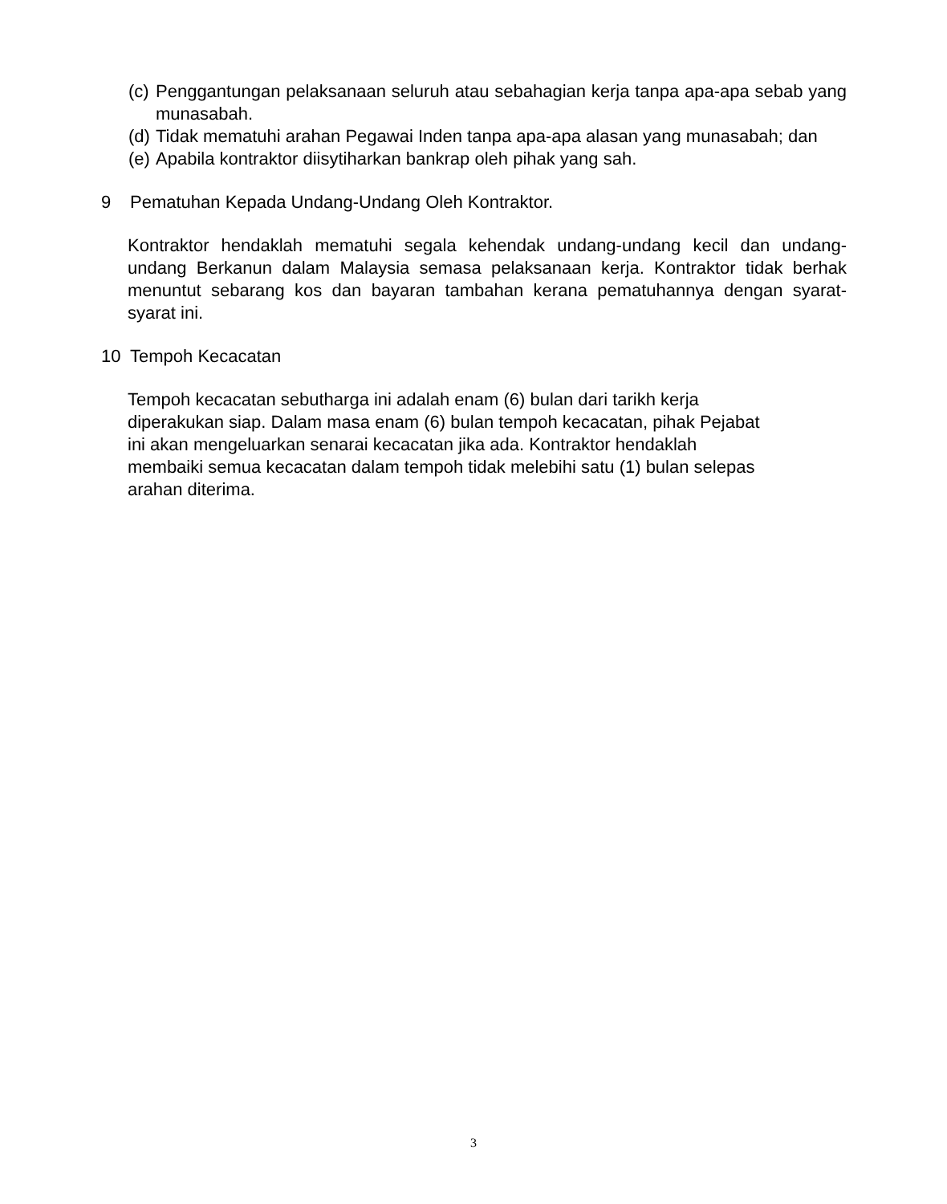(c) Penggantungan pelaksanaan seluruh atau sebahagian kerja tanpa apa-apa sebab yang munasabah.
(d) Tidak mematuhi arahan Pegawai Inden tanpa apa-apa alasan yang munasabah; dan
(e) Apabila kontraktor diisytiharkan bankrap oleh pihak yang sah.
9 Pematuhan Kepada Undang-Undang Oleh Kontraktor.
Kontraktor hendaklah mematuhi segala kehendak undang-undang kecil dan undang-undang Berkanun dalam Malaysia semasa pelaksanaan kerja. Kontraktor tidak berhak menuntut sebarang kos dan bayaran tambahan kerana pematuhannya dengan syarat-syarat ini.
10 Tempoh Kecacatan
Tempoh kecacatan sebutharga ini adalah enam (6) bulan dari tarikh kerja
diperakukan siap. Dalam masa enam (6) bulan tempoh kecacatan, pihak Pejabat
ini akan mengeluarkan senarai kecacatan jika ada. Kontraktor hendaklah
membaiki semua kecacatan dalam tempoh tidak melebihi satu (1) bulan selepas
arahan diterima.
3